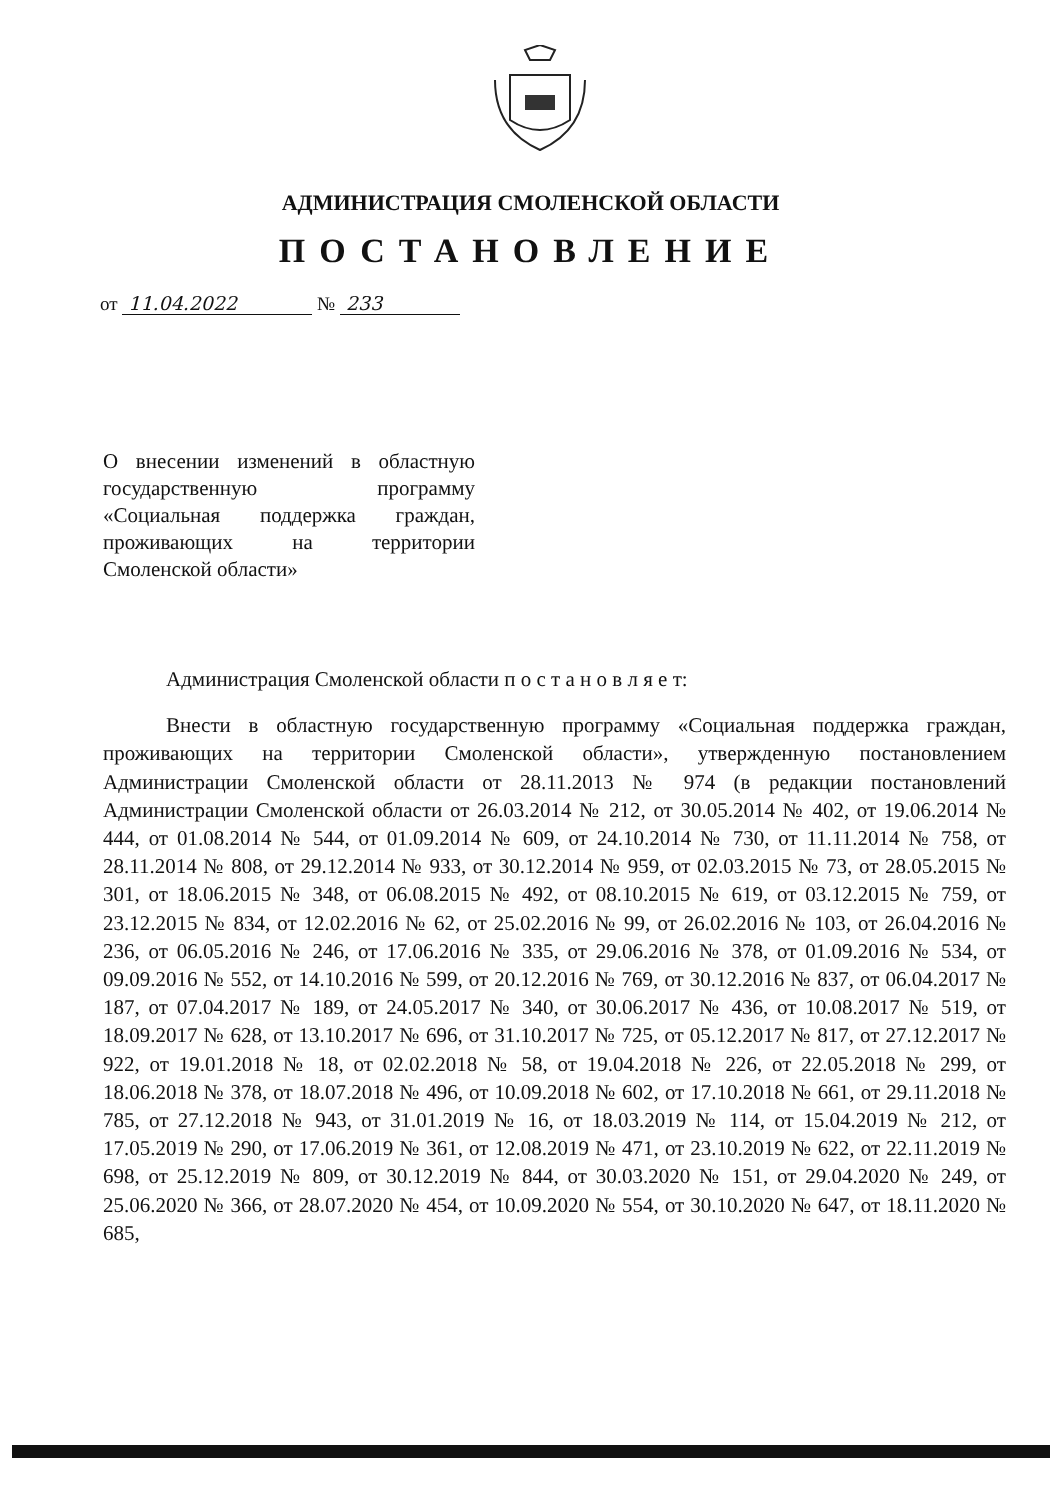АДМИНИСТРАЦИЯ СМОЛЕНСКОЙ ОБЛАСТИ
ПОСТАНОВЛЕНИЕ
от 11.04.2022 № 233
О внесении изменений в областную государственную программу «Социальная поддержка граждан, проживающих на территории Смоленской области»
Администрация Смоленской области п о с т а н о в л я е т:
Внести в областную государственную программу «Социальная поддержка граждан, проживающих на территории Смоленской области», утвержденную постановлением Администрации Смоленской области от 28.11.2013 № 974 (в редакции постановлений Администрации Смоленской области от 26.03.2014 № 212, от 30.05.2014 № 402, от 19.06.2014 № 444, от 01.08.2014 № 544, от 01.09.2014 № 609, от 24.10.2014 № 730, от 11.11.2014 № 758, от 28.11.2014 № 808, от 29.12.2014 № 933, от 30.12.2014 № 959, от 02.03.2015 № 73, от 28.05.2015 № 301, от 18.06.2015 № 348, от 06.08.2015 № 492, от 08.10.2015 № 619, от 03.12.2015 № 759, от 23.12.2015 № 834, от 12.02.2016 № 62, от 25.02.2016 № 99, от 26.02.2016 № 103, от 26.04.2016 № 236, от 06.05.2016 № 246, от 17.06.2016 № 335, от 29.06.2016 № 378, от 01.09.2016 № 534, от 09.09.2016 № 552, от 14.10.2016 № 599, от 20.12.2016 № 769, от 30.12.2016 № 837, от 06.04.2017 № 187, от 07.04.2017 № 189, от 24.05.2017 № 340, от 30.06.2017 № 436, от 10.08.2017 № 519, от 18.09.2017 № 628, от 13.10.2017 № 696, от 31.10.2017 № 725, от 05.12.2017 № 817, от 27.12.2017 № 922, от 19.01.2018 № 18, от 02.02.2018 № 58, от 19.04.2018 № 226, от 22.05.2018 № 299, от 18.06.2018 № 378, от 18.07.2018 № 496, от 10.09.2018 № 602, от 17.10.2018 № 661, от 29.11.2018 № 785, от 27.12.2018 № 943, от 31.01.2019 № 16, от 18.03.2019 № 114, от 15.04.2019 № 212, от 17.05.2019 № 290, от 17.06.2019 № 361, от 12.08.2019 № 471, от 23.10.2019 № 622, от 22.11.2019 № 698, от 25.12.2019 № 809, от 30.12.2019 № 844, от 30.03.2020 № 151, от 29.04.2020 № 249, от 25.06.2020 № 366, от 28.07.2020 № 454, от 10.09.2020 № 554, от 30.10.2020 № 647, от 18.11.2020 № 685,